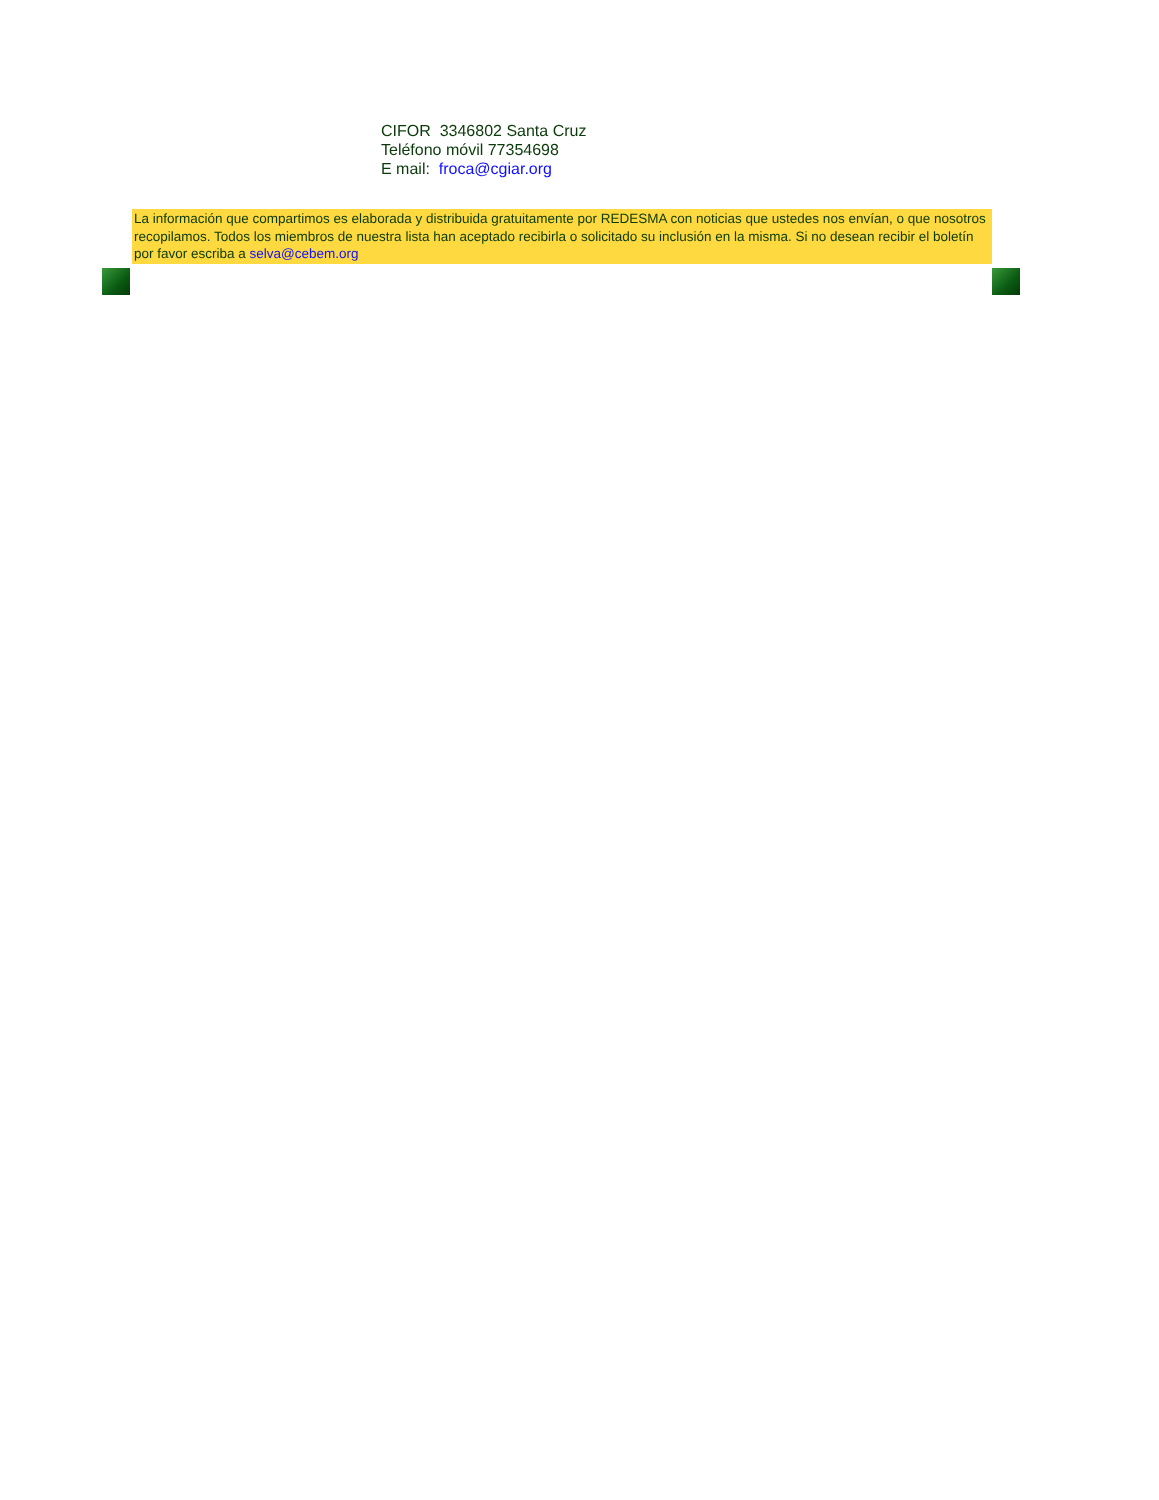CIFOR 3346802 Santa Cruz
Teléfono móvil 77354698
E mail: froca@cgiar.org
La información que compartimos es elaborada y distribuida gratuitamente por REDESMA con noticias que ustedes nos envían, o que nosotros recopilamos. Todos los miembros de nuestra lista han aceptado recibirla o solicitado su inclusión en la misma. Si no desean recibir el boletín por favor escriba a selva@cebem.org